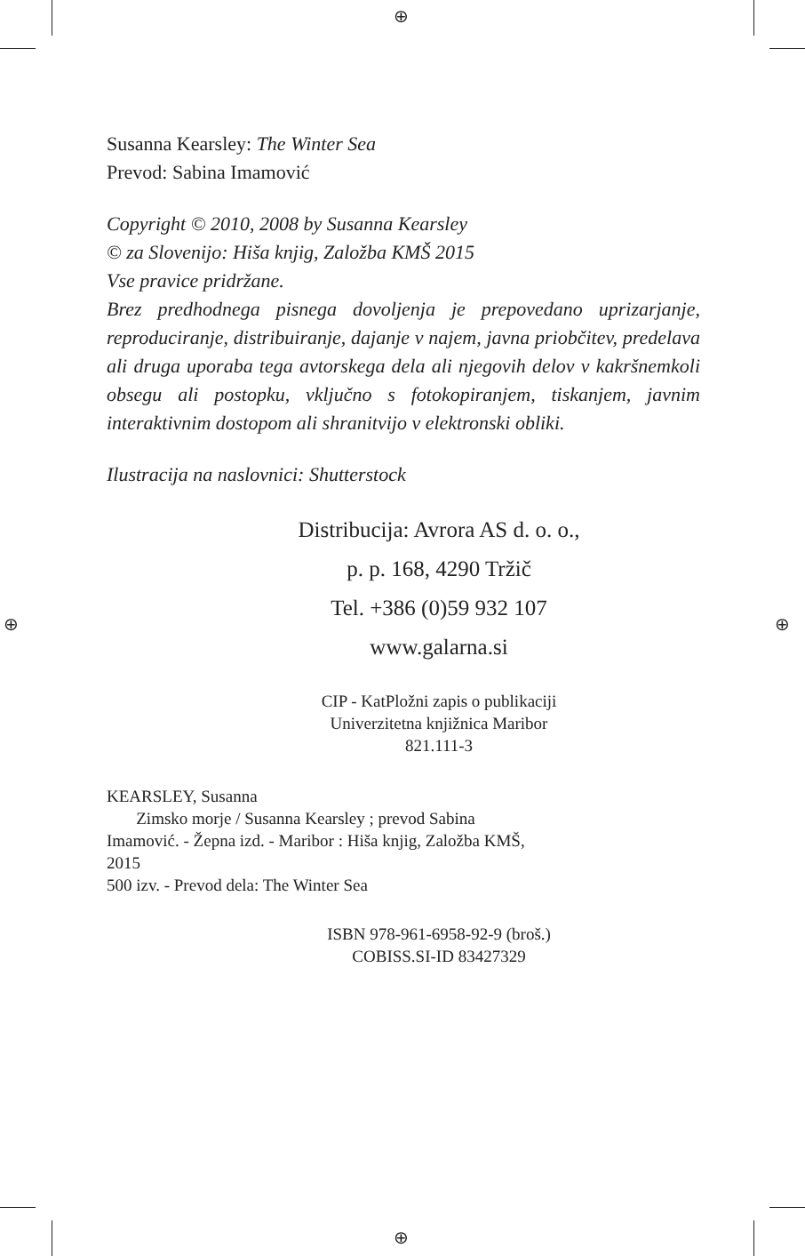⊕
⊕ ⊕
⊕
Susanna Kearsley: The Winter Sea
Prevod: Sabina Imamović
Copyright © 2010, 2008 by Susanna Kearsley
© za Slovenijo: Hiša knjig, Založba KMŠ 2015
Vse pravice pridržane.
Brez predhodnega pisnega dovoljenja je prepovedano uprizarjanje, reproduciranje, distribuiranje, dajanje v najem, javna priobčitev, predelava ali druga uporaba tega avtorskega dela ali njegovih delov v kakršnemkoli obsegu ali postopku, vključno s fotokopiranjem, tiskanjem, javnim interaktivnim dostopom ali shranitvijo v elektronski obliki.
Ilustracija na naslovnici: Shutterstock
Distribucija: Avrora AS d. o. o.,
p. p. 168, 4290 Tržič
Tel. +386 (0)59 932 107
www.galarna.si
CIP - KatPložni zapis o publikaciji
Univerzitetna knjižnica Maribor
821.111-3
KEARSLEY, Susanna
Zimsko morje / Susanna Kearsley ; prevod Sabina
Imamović. - Žepna izd. - Maribor : Hiša knjig, Založba KMŠ,
2015
500 izv. - Prevod dela: The Winter Sea
ISBN 978-961-6958-92-9 (broš.)
COBISS.SI-ID 83427329